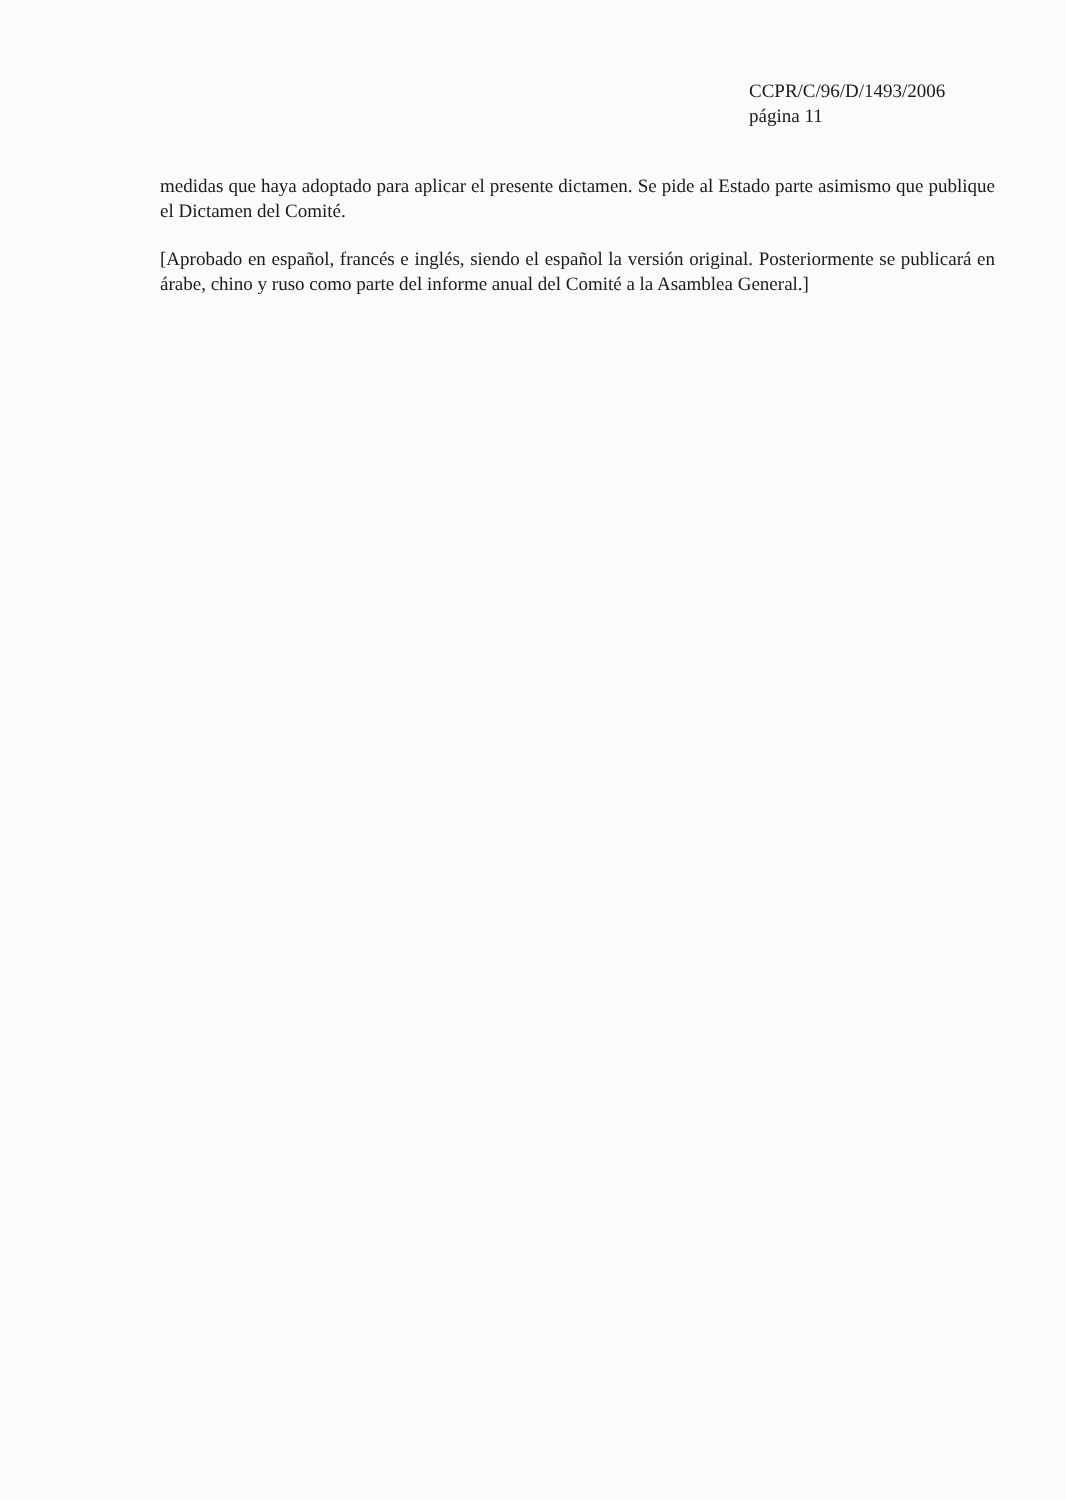CCPR/C/96/D/1493/2006
página 11
medidas que haya adoptado para aplicar el presente dictamen. Se pide al Estado parte asimismo que publique el Dictamen del Comité.
[Aprobado en español, francés e inglés, siendo el español la versión original. Posteriormente se publicará en árabe, chino y ruso como parte del informe anual del Comité a la Asamblea General.]